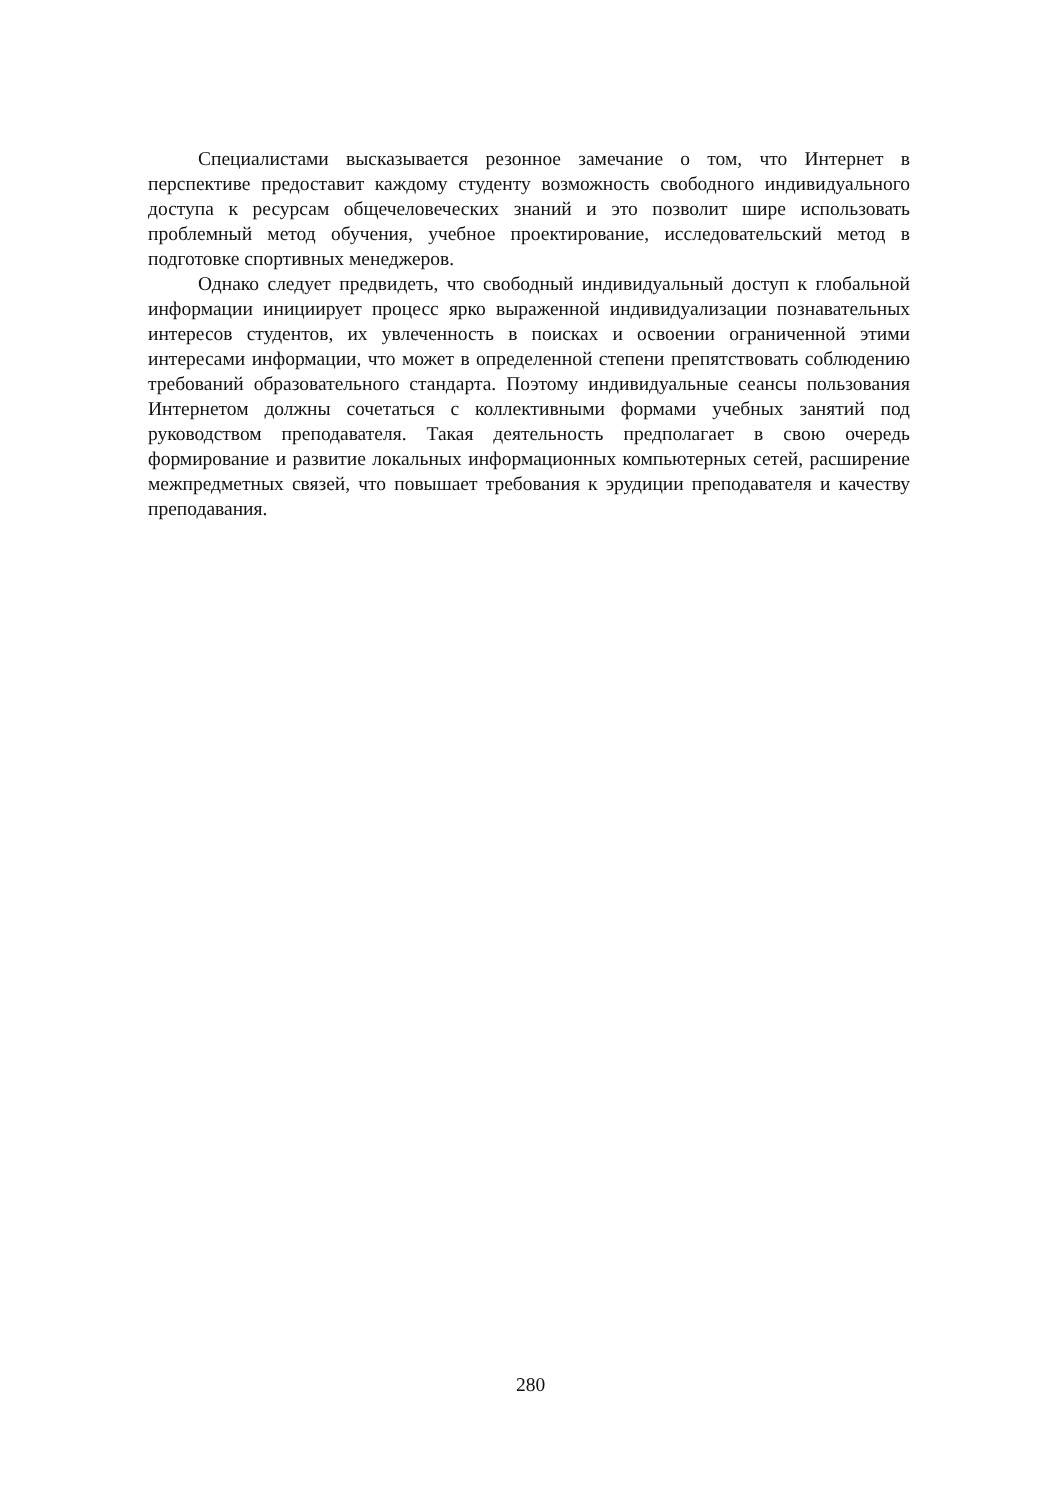Специалистами высказывается резонное замечание о том, что Интернет в перспективе предоставит каждому студенту возможность свободного индивидуального доступа к ресурсам общечеловеческих знаний и это позволит шире использовать проблемный метод обучения, учебное проектирование, исследовательский метод в подготовке спортивных менеджеров.
Однако следует предвидеть, что свободный индивидуальный доступ к глобальной информации инициирует процесс ярко выраженной индивидуализации познавательных интересов студентов, их увлеченность в поисках и освоении ограниченной этими интересами информации, что может в определенной степени препятствовать соблюдению требований образовательного стандарта. Поэтому индивидуальные сеансы пользования Интернетом должны сочетаться с коллективными формами учебных занятий под руководством преподавателя. Такая деятельность предполагает в свою очередь формирование и развитие локальных информационных компьютерных сетей, расширение межпредметных связей, что повышает требования к эрудиции преподавателя и качеству преподавания.
280